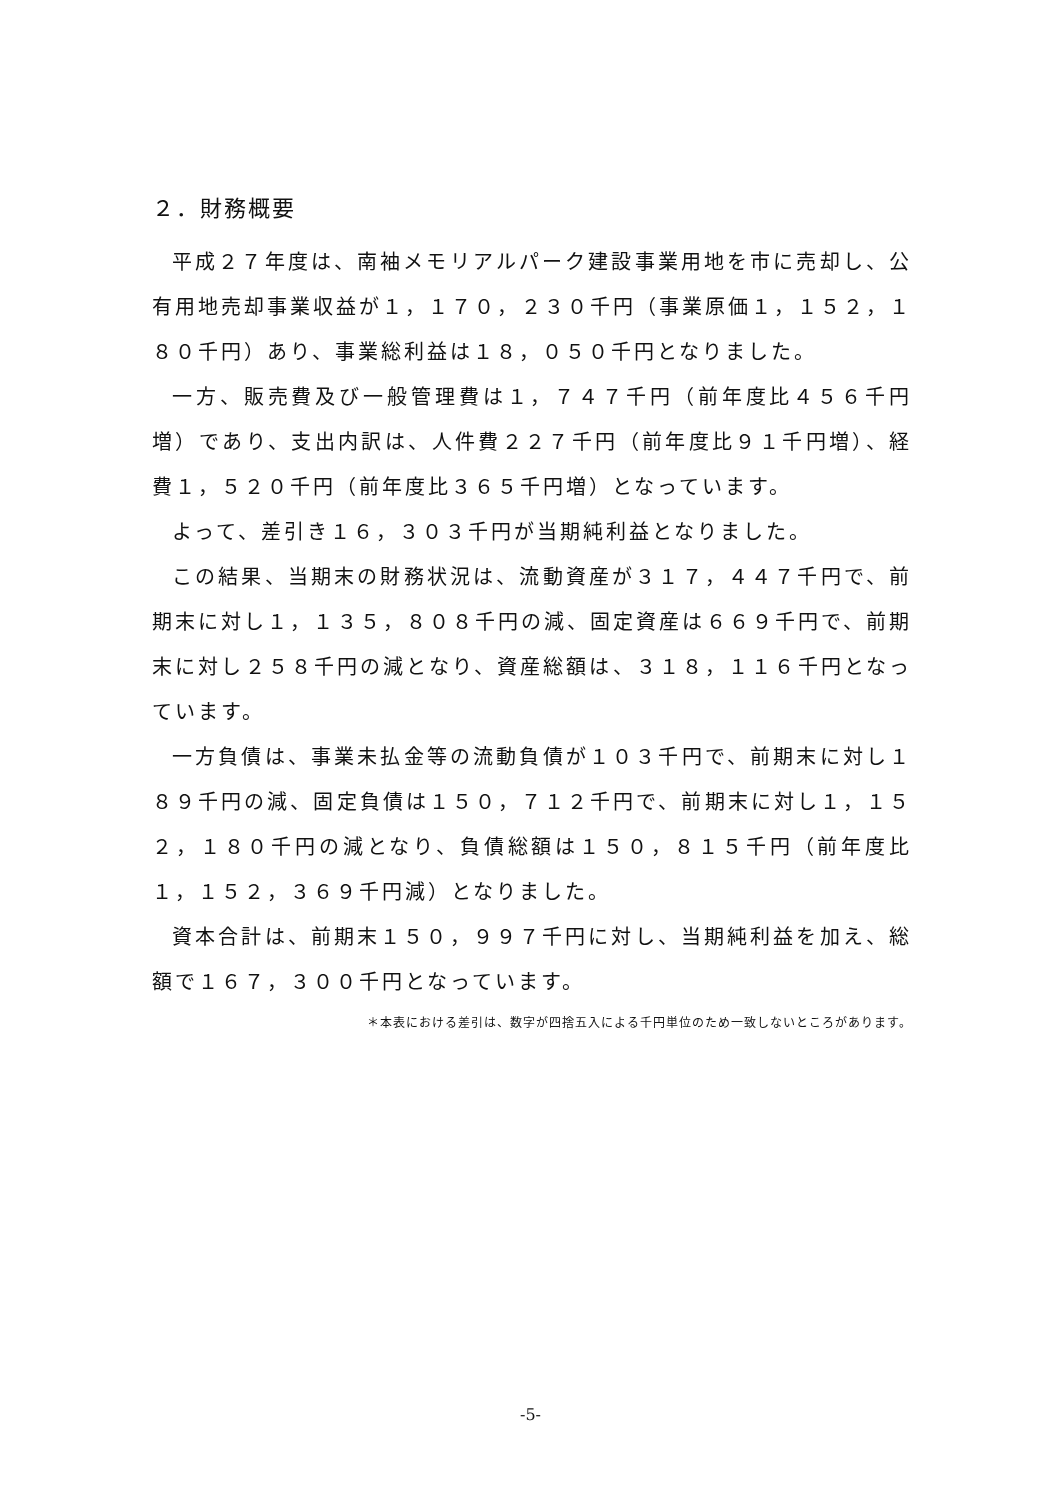２．財務概要
平成２７年度は、南袖メモリアルパーク建設事業用地を市に売却し、公有用地売却事業収益が１，１７０，２３０千円（事業原価１，１５２，１８０千円）あり、事業総利益は１８，０５０千円となりました。
一方、販売費及び一般管理費は１，７４７千円（前年度比４５６千円増）であり、支出内訳は、人件費２２７千円（前年度比９１千円増）、経費１，５２０千円（前年度比３６５千円増）となっています。
よって、差引き１６，３０３千円が当期純利益となりました。
この結果、当期末の財務状況は、流動資産が３１７，４４７千円で、前期末に対し１，１３５，８０８千円の減、固定資産は６６９千円で、前期末に対し２５８千円の減となり、資産総額は、３１８，１１６千円となっています。
一方負債は、事業未払金等の流動負債が１０３千円で、前期末に対し１８９千円の減、固定負債は１５０，７１２千円で、前期末に対し１，１５２，１８０千円の減となり、負債総額は１５０，８１５千円（前年度比１，１５２，３６９千円減）となりました。
資本合計は、前期末１５０，９９７千円に対し、当期純利益を加え、総額で１６７，３００千円となっています。
＊本表における差引は、数字が四捨五入による千円単位のため一致しないところがあります。
-5-